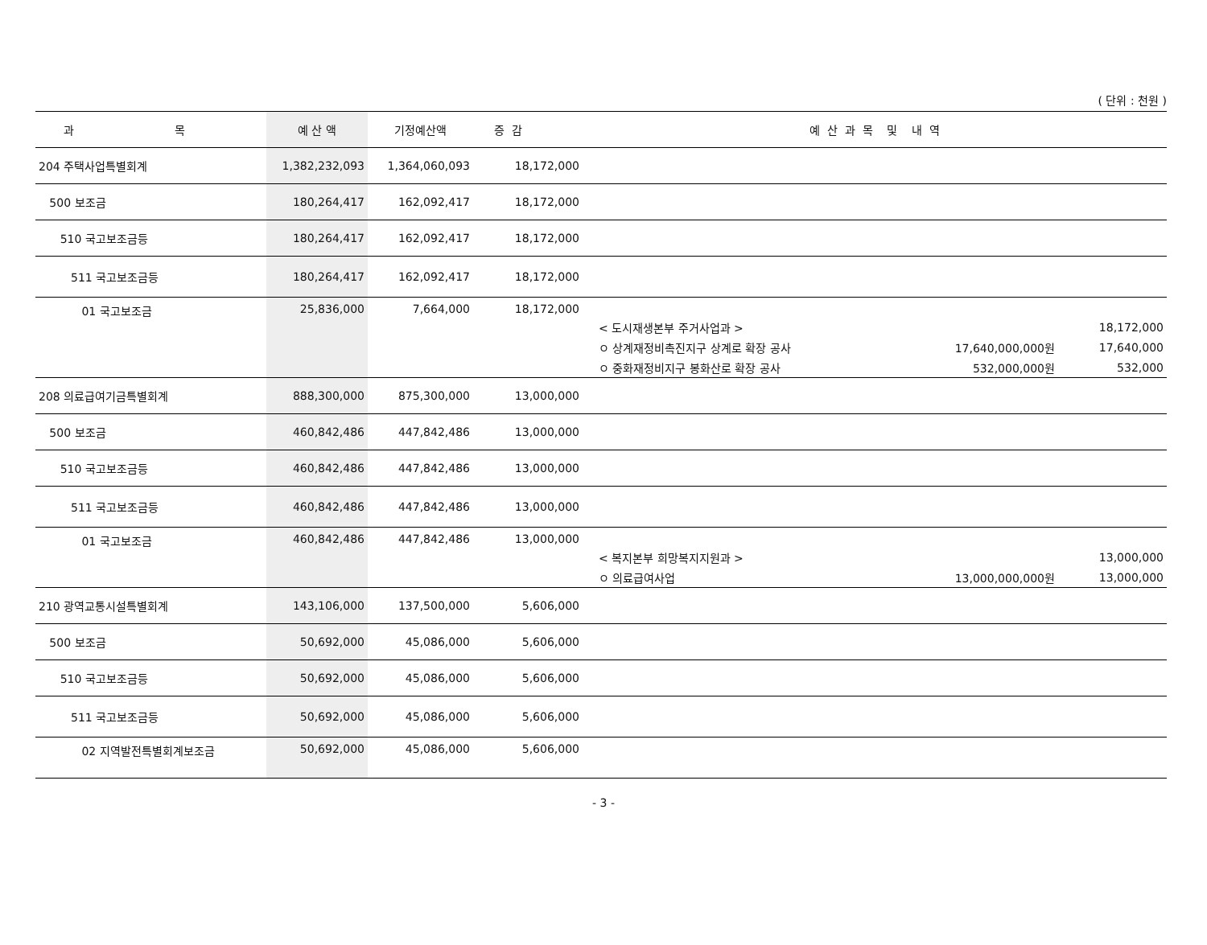( 단위 : 천원 )
| 과 목 | 예 산 액 | 기정예산액 | 증 감 | 예 산 과 목 및 내 역 |
| --- | --- | --- | --- | --- |
| 204 주택사업특별회계 | 1,382,232,093 | 1,364,060,093 | 18,172,000 | |
| 500 보조금 | 180,264,417 | 162,092,417 | 18,172,000 | |
| 510 국고보조금등 | 180,264,417 | 162,092,417 | 18,172,000 | |
| 511 국고보조금등 | 180,264,417 | 162,092,417 | 18,172,000 | |
| 01 국고보조금 | 25,836,000 | 7,664,000 | 18,172,000 | < 도시재생본부 주거사업과 > 18,172,000 ㅇ 상계재정비촉진지구 상계로 확장 공사 17,640,000,000원 17,640,000 ㅇ 중화재정비지구 봉화산로 확장 공사 532,000,000원 532,000 |
| 208 의료급여기금특별회계 | 888,300,000 | 875,300,000 | 13,000,000 | |
| 500 보조금 | 460,842,486 | 447,842,486 | 13,000,000 | |
| 510 국고보조금등 | 460,842,486 | 447,842,486 | 13,000,000 | |
| 511 국고보조금등 | 460,842,486 | 447,842,486 | 13,000,000 | |
| 01 국고보조금 | 460,842,486 | 447,842,486 | 13,000,000 | < 복지본부 희망복지지원과 > 13,000,000 ㅇ 의료급여사업 13,000,000,000원 13,000,000 |
| 210 광역교통시설특별회계 | 143,106,000 | 137,500,000 | 5,606,000 | |
| 500 보조금 | 50,692,000 | 45,086,000 | 5,606,000 | |
| 510 국고보조금등 | 50,692,000 | 45,086,000 | 5,606,000 | |
| 511 국고보조금등 | 50,692,000 | 45,086,000 | 5,606,000 | |
| 02 지역발전특별회계보조금 | 50,692,000 | 45,086,000 | 5,606,000 | |
- 3 -